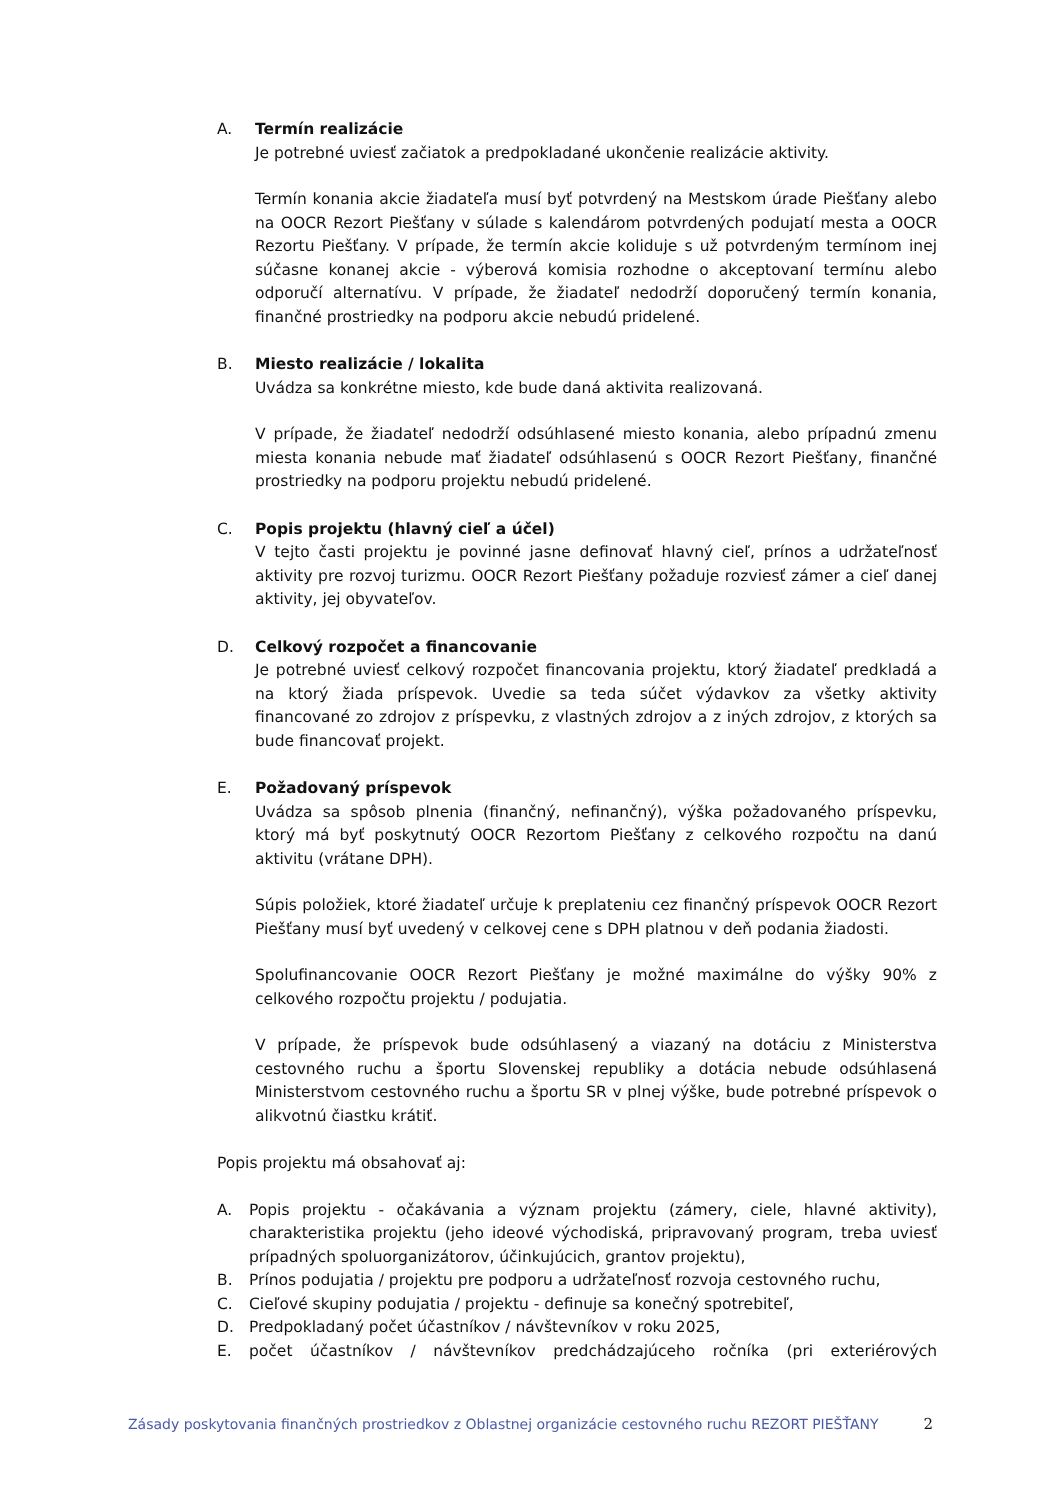A. Termín realizácie
Je potrebné uviesť začiatok a predpokladané ukončenie realizácie aktivity.
Termín konania akcie žiadateľa musí byť potvrdený na Mestskom úrade Piešťany alebo na OOCR Rezort Piešťany v súlade s kalendárom potvrdených podujatí mesta a OOCR Rezortu Piešťany. V prípade, že termín akcie koliduje s už potvrdeným termínom inej súčasne konanej akcie - výberová komisia rozhodne o akceptovaní termínu alebo odporučí alternatívu. V prípade, že žiadateľ nedodrží doporučený termín konania, finančné prostriedky na podporu akcie nebudú pridelené.
B. Miesto realizácie / lokalita
Uvádza sa konkrétne miesto, kde bude daná aktivita realizovaná.
V prípade, že žiadateľ nedodrží odsúhlasené miesto konania, alebo prípadnú zmenu miesta konania nebude mať žiadateľ odsúhlasenú s OOCR Rezort Piešťany, finančné prostriedky na podporu projektu nebudú pridelené.
C. Popis projektu (hlavný cieľ a účel)
V tejto časti projektu je povinné jasne definovať hlavný cieľ, prínos a udržateľnosť aktivity pre rozvoj turizmu. OOCR Rezort Piešťany požaduje rozviesť zámer a cieľ danej aktivity, jej obyvateľov.
D. Celkový rozpočet a financovanie
Je potrebné uviesť celkový rozpočet financovania projektu, ktorý žiadateľ predkladá a na ktorý žiada príspevok. Uvedie sa teda súčet výdavkov za všetky aktivity financované zo zdrojov z príspevku, z vlastných zdrojov a z iných zdrojov, z ktorých sa bude financovať projekt.
E. Požadovaný príspevok
Uvádza sa spôsob plnenia (finančný, nefinančný), výška požadovaného príspevku, ktorý má byť poskytnutý OOCR Rezortom Piešťany z celkového rozpočtu na danú aktivitu (vrátane DPH).
Súpis položiek, ktoré žiadateľ určuje k preplateniu cez finančný príspevok OOCR Rezort Piešťany musí byť uvedený v celkovej cene s DPH platnou v deň podania žiadosti.
Spolufinancovanie OOCR Rezort Piešťany je možné maximálne do výšky 90% z celkového rozpočtu projektu / podujatia.
V prípade, že príspevok bude odsúhlasený a viazaný na dotáciu z Ministerstva cestovného ruchu a športu Slovenskej republiky a dotácia nebude odsúhlasená Ministerstvom cestovného ruchu a športu SR v plnej výške, bude potrebné príspevok o alikvotnú čiastku krátiť.
Popis projektu má obsahovať aj:
A. Popis projektu - očakávania a význam projektu (zámery, ciele, hlavné aktivity), charakteristika projektu (jeho ideové východiská, pripravovaný program, treba uviesť prípadných spoluorganizátorov, účinkujúcich, grantov projektu),
B. Prínos podujatia / projektu pre podporu a udržateľnosť rozvoja cestovného ruchu,
C. Cieľové skupiny podujatia / projektu - definuje sa konečný spotrebiteľ,
D. Predpokladaný počet účastníkov / návštevníkov v roku 2025,
E. počet účastníkov / návštevníkov predchádzajúceho ročníka (pri exteriérových
Zásady poskytovania finančných prostriedkov z Oblastnej organizácie cestovného ruchu REZORT PIEŠŤANY 2